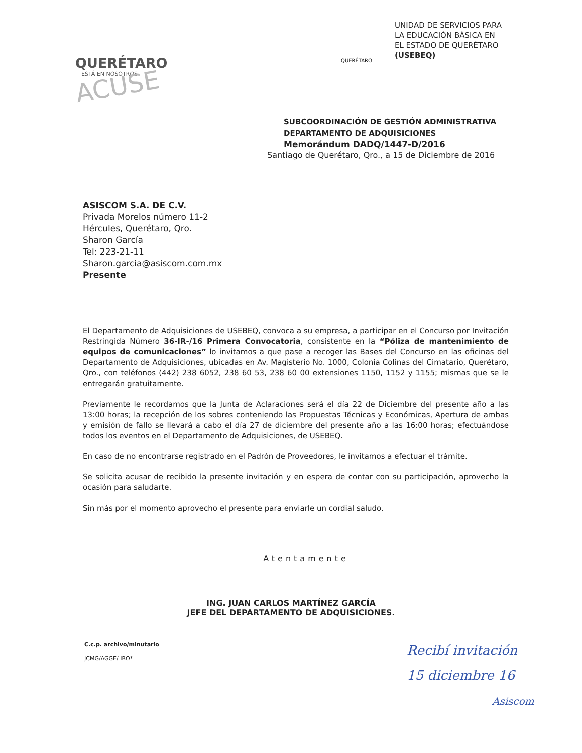QUERÉTARO
ESTÁ EN NOSOTROS
ACUSE
QUERÉTARO
UNIDAD DE SERVICIOS PARA
LA EDUCACIÓN BÁSICA EN
EL ESTADO DE QUERÉTARO
(USEBEQ)
SUBCOORDINACIÓN DE GESTIÓN ADMINISTRATIVA
DEPARTAMENTO DE ADQUISICIONES
Memorándum DADQ/1447-D/2016
Santiago de Querétaro, Qro., a 15 de Diciembre de 2016
ASISCOM S.A. DE C.V.
Privada Morelos número 11-2
Hércules, Querétaro, Qro.
Sharon García
Tel: 223-21-11
Sharon.garcia@asiscom.com.mx
Presente
El Departamento de Adquisiciones de USEBEQ, convoca a su empresa, a participar en el Concurso por Invitación Restringida Número 36-IR-/16 Primera Convocatoria, consistente en la “Póliza de mantenimiento de equipos de comunicaciones” lo invitamos a que pase a recoger las Bases del Concurso en las oficinas del Departamento de Adquisiciones, ubicadas en Av. Magisterio No. 1000, Colonia Colinas del Cimatario, Querétaro, Qro., con teléfonos (442) 238 6052, 238 60 53, 238 60 00 extensiones 1150, 1152 y 1155; mismas que se le entregarán gratuitamente.
Previamente le recordamos que la Junta de Aclaraciones será el día 22 de Diciembre del presente año a las 13:00 horas; la recepción de los sobres conteniendo las Propuestas Técnicas y Económicas, Apertura de ambas y emisión de fallo se llevará a cabo el día 27 de diciembre del presente año a las 16:00 horas; efectuándose todos los eventos en el Departamento de Adquisiciones, de USEBEQ.
En caso de no encontrarse registrado en el Padrón de Proveedores, le invitamos a efectuar el trámite.
Se solicita acusar de recibido la presente invitación y en espera de contar con su participación, aprovecho la ocasión para saludarte.
Sin más por el momento aprovecho el presente para enviarle un cordial saludo.
Atentamente
ING. JUAN CARLOS MARTÍNEZ GARCÍA
JEFE DEL DEPARTAMENTO DE ADQUISICIONES.
C.c.p. archivo/minutario
JCMG/AGGE/ IRO*
Recibí invitación
15 diciembre 16
Asiscom